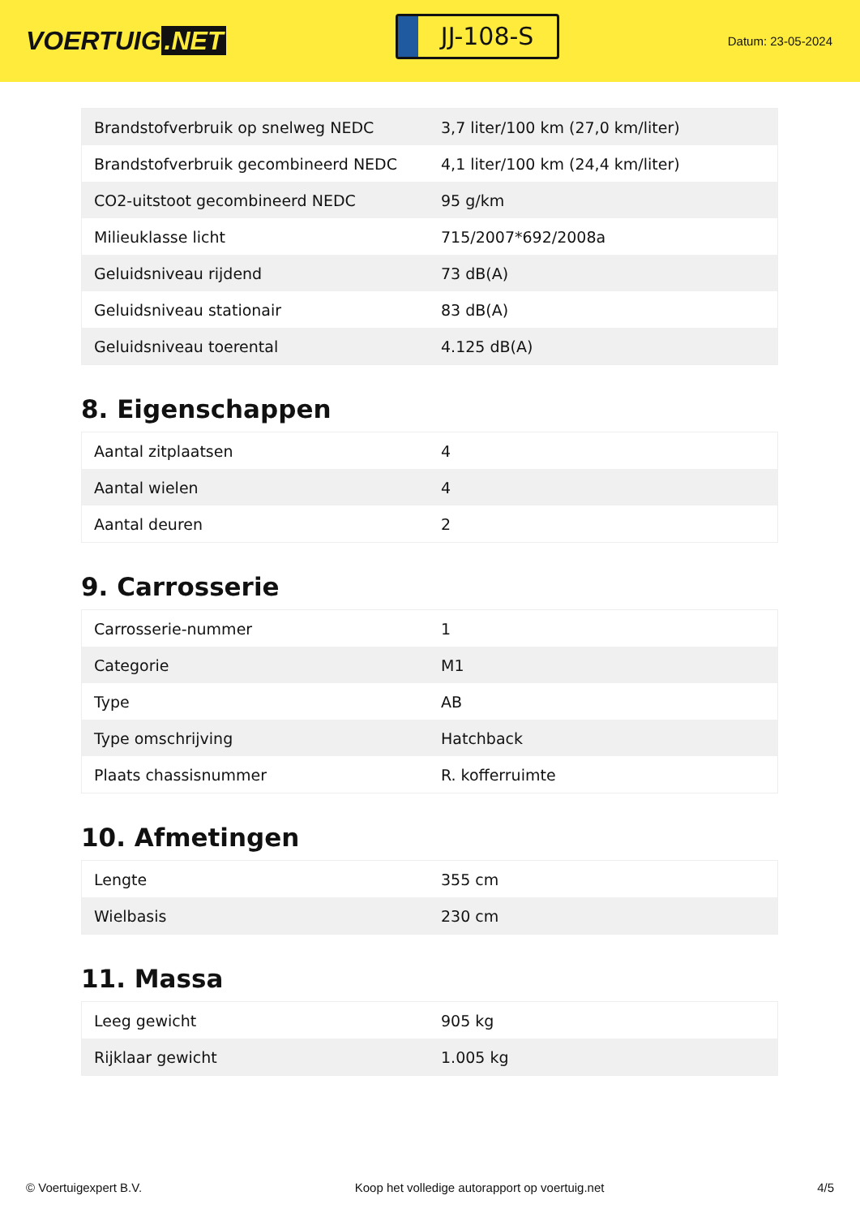VOERTUIG.NET
JJ-108-S
Datum: 23-05-2024
| Brandstofverbruik op snelweg NEDC | 3,7 liter/100 km (27,0 km/liter) |
| Brandstofverbruik gecombineerd NEDC | 4,1 liter/100 km (24,4 km/liter) |
| CO2-uitstoot gecombineerd NEDC | 95 g/km |
| Milieuklasse licht | 715/2007*692/2008a |
| Geluidsniveau rijdend | 73 dB(A) |
| Geluidsniveau stationair | 83 dB(A) |
| Geluidsniveau toerental | 4.125 dB(A) |
8. Eigenschappen
| Aantal zitplaatsen | 4 |
| Aantal wielen | 4 |
| Aantal deuren | 2 |
9. Carrosserie
| Carrosserie-nummer | 1 |
| Categorie | M1 |
| Type | AB |
| Type omschrijving | Hatchback |
| Plaats chassisnummer | R. kofferruimte |
10. Afmetingen
| Lengte | 355 cm |
| Wielbasis | 230 cm |
11. Massa
| Leeg gewicht | 905 kg |
| Rijklaar gewicht | 1.005 kg |
© Voertuigexpert B.V. Koop het volledige autorapport op voertuig.net 4/5